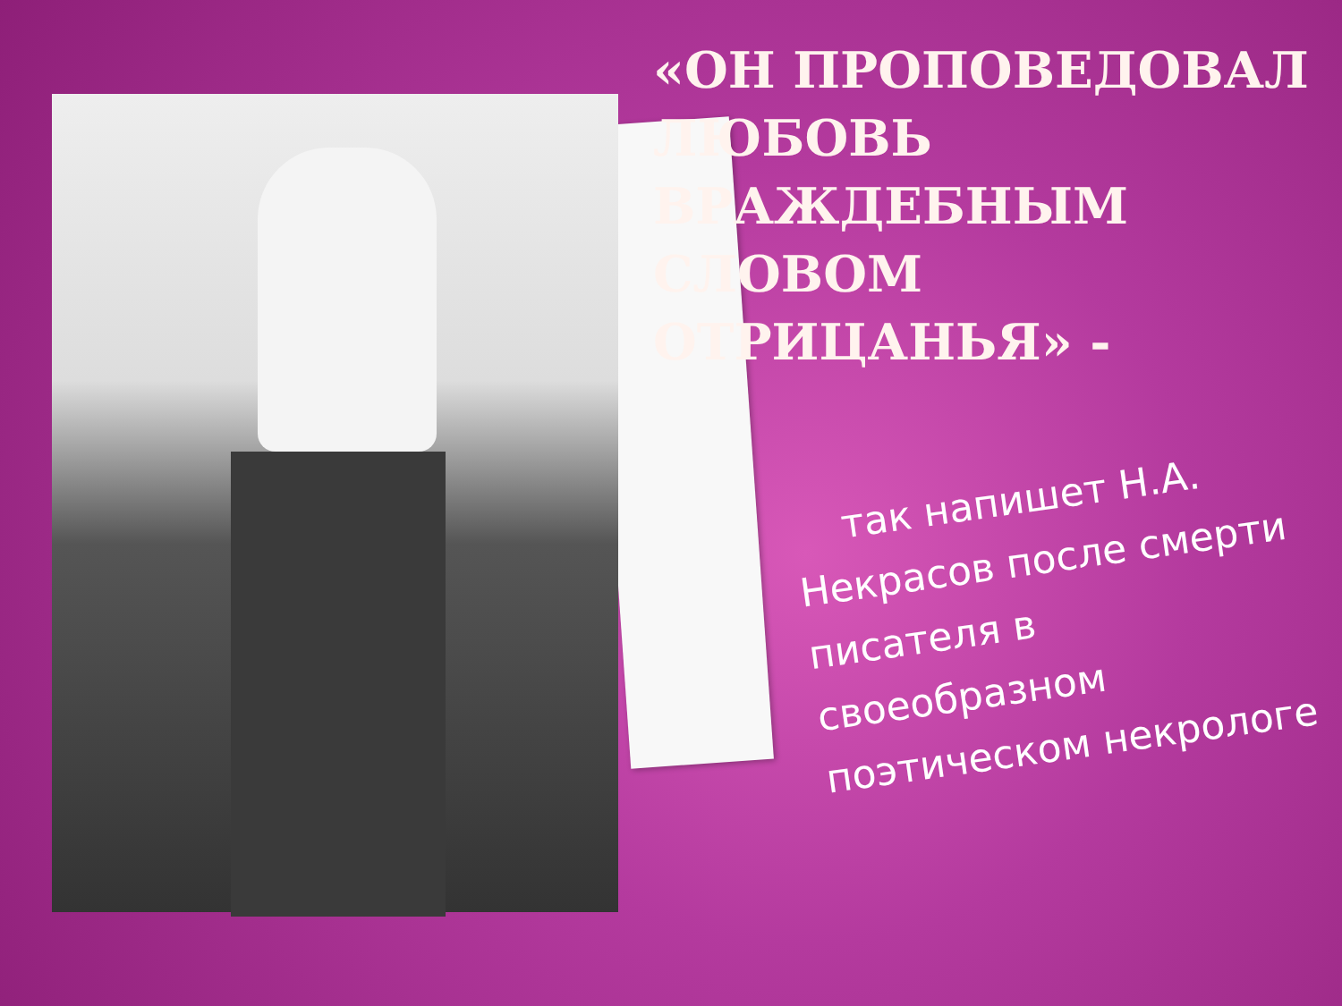«ОН ПРОПОВЕДОВАЛ ЛЮБОВЬ ВРАЖДЕБНЫМ СЛОВОМ ОТРИЦАНЬЯ» -
так напишет Н.А. Некрасов после смерти писателя в своеобразном поэтическом некрологе